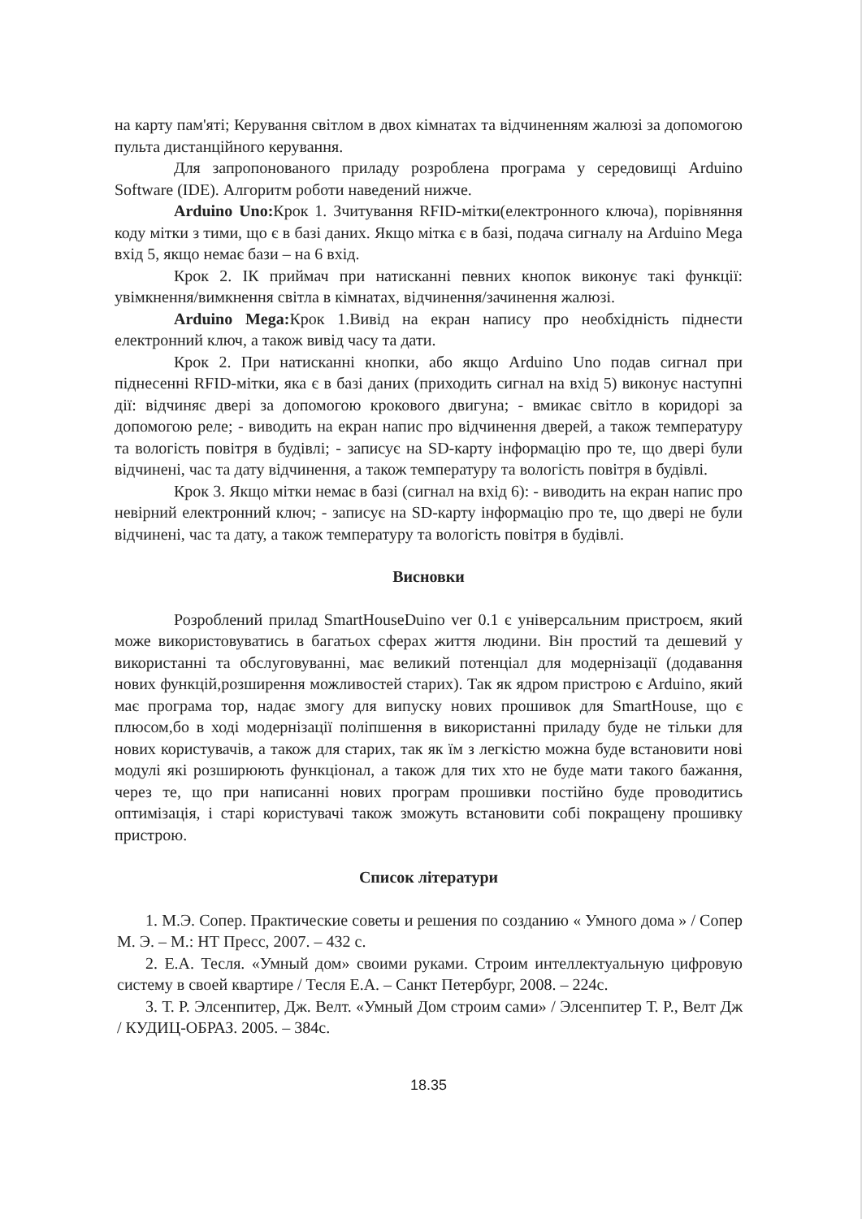на карту пам'яті; Керування світлом в двох кімнатах та відчиненням жалюзі за допомогою пульта дистанційного керування.
Для запропонованого приладу розроблена програма у середовищі Arduino Software (IDE). Алгоритм роботи наведений нижче.
Arduino Uno: Крок 1. Зчитування RFID-мітки(електронного ключа), порівняння коду мітки з тими, що є в базі даних. Якщо мітка є в базі, подача сигналу на Arduino Mega вхід 5, якщо немає бази – на 6 вхід.
Крок 2. ІК приймач при натисканні певних кнопок виконує такі функції: увімкнення/вимкнення світла в кімнатах, відчинення/зачинення жалюзі.
Arduino Mega: Крок 1.Вивід на екран напису про необхідність піднести електронний ключ, а також вивід часу та дати.
Крок 2. При натисканні кнопки, або якщо Arduino Uno подав сигнал при піднесенні RFID-мітки, яка є в базі даних (приходить сигнал на вхід 5) виконує наступні дії: відчиняє двері за допомогою крокового двигуна; - вмикає світло в коридорі за допомогою реле; - виводить на екран напис про відчинення дверей, а також температуру та вологість повітря в будівлі; - записує на SD-карту інформацію про те, що двері були відчинені, час та дату відчинення, а також температуру та вологість повітря в будівлі.
Крок 3. Якщо мітки немає в базі (сигнал на вхід 6): - виводить на екран напис про невірний електронний ключ; - записує на SD-карту інформацію про те, що двері не були відчинені, час та дату, а також температуру та вологість повітря в будівлі.
Висновки
Розроблений прилад SmartHouseDuino ver 0.1 є універсальним пристроєм, який може використовуватись в багатьох сферах життя людини. Він простий та дешевий у використанні та обслуговуванні, має великий потенціал для модернізації (додавання нових функцій,розширення можливостей старих). Так як ядром пристрою є Arduino, який має програма тор, надає змогу для випуску нових прошивок для SmartHouse, що є плюсом,бо в ході модернізації поліпшення в використанні приладу буде не тільки для нових користувачів, а також для старих, так як їм з легкістю можна буде встановити нові модулі які розширюють функціонал, а також для тих хто не буде мати такого бажання, через те, що при написанні нових програм прошивки постійно буде проводитись оптимізація, і старі користувачі також зможуть встановити собі покращену прошивку пристрою.
Список літератури
1. М.Э. Сопер. Практические советы и решения по созданию « Умного дома » / Сопер М. Э. – М.: НТ Пресс, 2007. – 432 с.
2. Е.А. Тесля. «Умный дом» своими руками. Строим интеллектуальную цифровую систему в своей квартире / Тесля Е.А. – Санкт Петербург, 2008. – 224с.
3. Т. Р. Элсенпитер, Дж. Велт. «Умный Дом строим сами» / Элсенпитер Т. Р., Велт Дж / КУДИЦ-ОБРАЗ. 2005. – 384с.
18.35